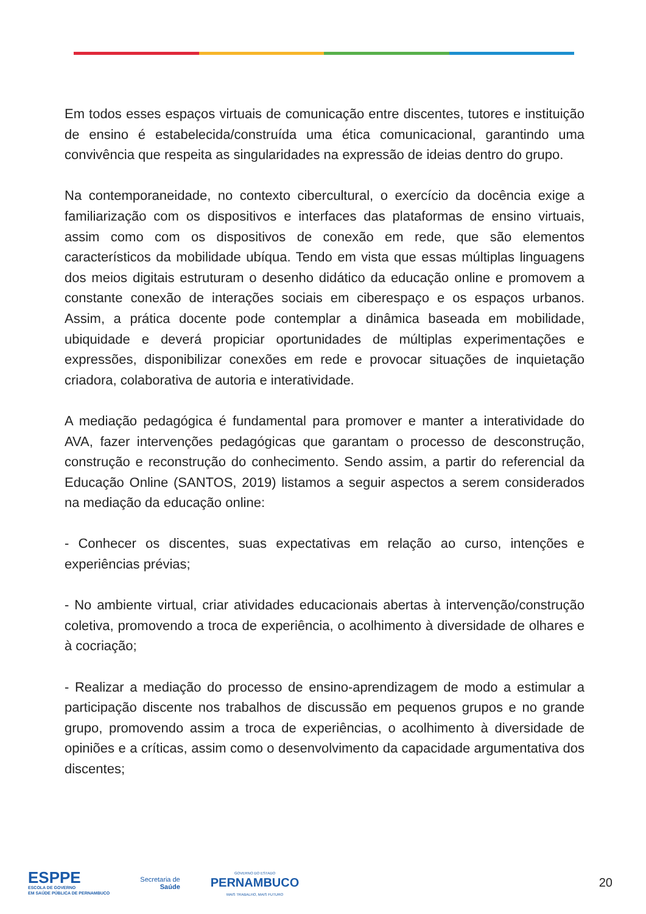Em todos esses espaços virtuais de comunicação entre discentes, tutores e instituição de ensino é estabelecida/construída uma ética comunicacional, garantindo uma convivência que respeita as singularidades na expressão de ideias dentro do grupo.
Na contemporaneidade, no contexto cibercultural, o exercício da docência exige a familiarização com os dispositivos e interfaces das plataformas de ensino virtuais, assim como com os dispositivos de conexão em rede, que são elementos característicos da mobilidade ubíqua. Tendo em vista que essas múltiplas linguagens dos meios digitais estruturam o desenho didático da educação online e promovem a constante conexão de interações sociais em ciberespaço e os espaços urbanos. Assim, a prática docente pode contemplar a dinâmica baseada em mobilidade, ubiquidade e deverá propiciar oportunidades de múltiplas experimentações e expressões, disponibilizar conexões em rede e provocar situações de inquietação criadora, colaborativa de autoria e interatividade.
A mediação pedagógica é fundamental para promover e manter a interatividade do AVA, fazer intervenções pedagógicas que garantam o processo de desconstrução, construção e reconstrução do conhecimento. Sendo assim, a partir do referencial da Educação Online (SANTOS, 2019) listamos a seguir aspectos a serem considerados na mediação da educação online:
- Conhecer os discentes, suas expectativas em relação ao curso, intenções e experiências prévias;
- No ambiente virtual, criar atividades educacionais abertas à intervenção/construção coletiva, promovendo a troca de experiência, o acolhimento à diversidade de olhares e à cocriação;
- Realizar a mediação do processo de ensino-aprendizagem de modo a estimular a participação discente nos trabalhos de discussão em pequenos grupos e no grande grupo, promovendo assim a troca de experiências, o acolhimento à diversidade de opiniões e a críticas, assim como o desenvolvimento da capacidade argumentativa dos discentes;
ESPPE
ESCOLA DE GOVERNO
EM SAÚDE PÚBLICA DE PERNAMBUCO
Secretaria de
Saúde
GOVERNO DO ESTADO
PERNAMBUCO
MAIS TRABALHO, MAIS FUTURO
20